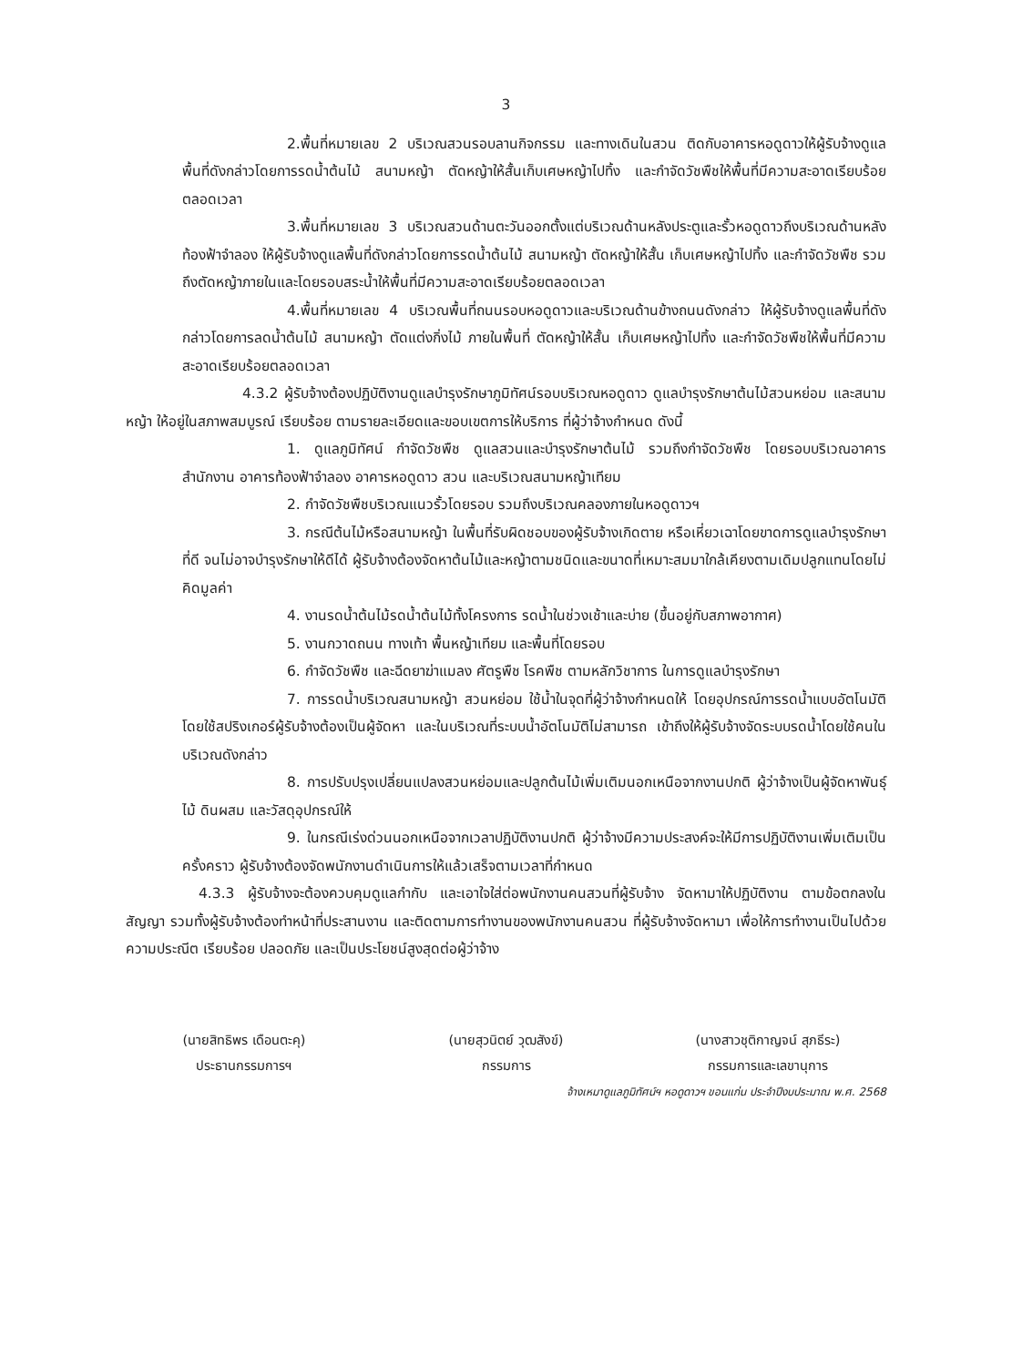3
2.พื้นที่หมายเลข 2 บริเวณสวนรอบลานกิจกรรม และทางเดินในสวน ติดกับอาคารหอดูดาวให้ผู้รับจ้างดูแลพื้นที่ดังกล่าวโดยการรดน้ำต้นไม้ สนามหญ้า ตัดหญ้าให้สั้นเก็บเศษหญ้าไปทิ้ง และกำจัดวัชพืชให้พื้นที่มีความสะอาดเรียบร้อยตลอดเวลา
3.พื้นที่หมายเลข 3 บริเวณสวนด้านตะวันออกตั้งแต่บริเวณด้านหลังประตูและรั้วหอดูดาวถึงบริเวณด้านหลังท้องฟ้าจำลอง ให้ผู้รับจ้างดูแลพื้นที่ดังกล่าวโดยการรดน้ำต้นไม้ สนามหญ้า ตัดหญ้าให้สั้น เก็บเศษหญ้าไปทิ้ง และกำจัดวัชพืช รวมถึงตัดหญ้าภายในและโดยรอบสระน้ำให้พื้นที่มีความสะอาดเรียบร้อยตลอดเวลา
4.พื้นที่หมายเลข 4 บริเวณพื้นที่ถนนรอบหอดูดาวและบริเวณด้านข้างถนนดังกล่าว ให้ผู้รับจ้างดูแลพื้นที่ดังกล่าวโดยการลดน้ำต้นไม้ สนามหญ้า ตัดแต่งกิ่งไม้ ภายในพื้นที่ ตัดหญ้าให้สั้น เก็บเศษหญ้าไปทิ้ง และกำจัดวัชพืชให้พื้นที่มีความสะอาดเรียบร้อยตลอดเวลา
4.3.2 ผู้รับจ้างต้องปฏิบัติงานดูแลบำรุงรักษาภูมิทัศน์รอบบริเวณหอดูดาว ดูแลบำรุงรักษาต้นไม้สวนหย่อม และสนามหญ้า ให้อยู่ในสภาพสมบูรณ์ เรียบร้อย ตามรายละเอียดและขอบเขตการให้บริการ ที่ผู้ว่าจ้างกำหนด ดังนี้
1. ดูแลภูมิทัศน์ กำจัดวัชพืช ดูแลสวนและบำรุงรักษาต้นไม้ รวมถึงกำจัดวัชพืช โดยรอบบริเวณอาคารสำนักงาน อาคารท้องฟ้าจำลอง อาคารหอดูดาว สวน และบริเวณสนามหญ้าเทียม
2. กำจัดวัชพืชบริเวณแนวรั้วโดยรอบ รวมถึงบริเวณคลองภายในหอดูดาวฯ
3. กรณีต้นไม้หรือสนามหญ้า ในพื้นที่รับผิดชอบของผู้รับจ้างเกิดตาย หรือเหี่ยวเฉาโดยขาดการดูแลบำรุงรักษาที่ดี จนไม่อาจบำรุงรักษาให้ดีได้ ผู้รับจ้างต้องจัดหาต้นไม้และหญ้าตามชนิดและขนาดที่เหมาะสมมาใกล้เคียงตามเดิมปลูกแทนโดยไม่คิดมูลค่า
4. งานรดน้ำต้นไม้รดน้ำต้นไม้ทั้งโครงการ รดน้ำในช่วงเช้าและบ่าย (ขึ้นอยู่กับสภาพอากาศ)
5. งานกวาดถนน ทางเท้า พื้นหญ้าเทียม และพื้นที่โดยรอบ
6. กำจัดวัชพืช และฉีดยาฆ่าแมลง ศัตรูพืช โรคพืช ตามหลักวิชาการ ในการดูแลบำรุงรักษา
7. การรดน้ำบริเวณสนามหญ้า สวนหย่อม ใช้น้ำในจุดที่ผู้ว่าจ้างกำหนดให้ โดยอุปกรณ์การรดน้ำแบบอัตโนมัติโดยใช้สปริงเกอร์ผู้รับจ้างต้องเป็นผู้จัดหา และในบริเวณที่ระบบน้ำอัตโนมัติไม่สามารถ เข้าถึงให้ผู้รับจ้างจัดระบบรดน้ำโดยใช้คนในบริเวณดังกล่าว
8. การปรับปรุงเปลี่ยนแปลงสวนหย่อมและปลูกต้นไม้เพิ่มเติมนอกเหนือจากงานปกติ ผู้ว่าจ้างเป็นผู้จัดหาพันธุ์ไม้ ดินผสม และวัสดุอุปกรณ์ให้
9. ในกรณีเร่งด่วนนอกเหนือจากเวลาปฏิบัติงานปกติ ผู้ว่าจ้างมีความประสงค์จะให้มีการปฏิบัติงานเพิ่มเติมเป็นครั้งคราว ผู้รับจ้างต้องจัดพนักงานดำเนินการให้แล้วเสร็จตามเวลาที่กำหนด
4.3.3 ผู้รับจ้างจะต้องควบคุมดูแลกำกับ และเอาใจใส่ต่อพนักงานคนสวนที่ผู้รับจ้าง จัดหามาให้ปฏิบัติงาน ตามข้อตกลงในสัญญา รวมทั้งผู้รับจ้างต้องทำหน้าที่ประสานงาน และติดตามการทำงานของพนักงานคนสวน ที่ผู้รับจ้างจัดหามา เพื่อให้การทำงานเป็นไปด้วยความประณีต เรียบร้อย ปลอดภัย และเป็นประโยชน์สูงสุดต่อผู้ว่าจ้าง
(นายสิทธิพร เดือนตะคุ)
ประธานกรรมการฯ
(นายสุวนิตย์ วุฒสังข์)
กรรมการ
(นางสาวชุติกาญจน์ สุภธีระ)
กรรมการและเลขานุการ
จ้างเหมาดูแลภูมิทัศน์ฯ หอดูดาวฯ ขอนแก่น ประจำปีงบประมาณ พ.ศ. 2568